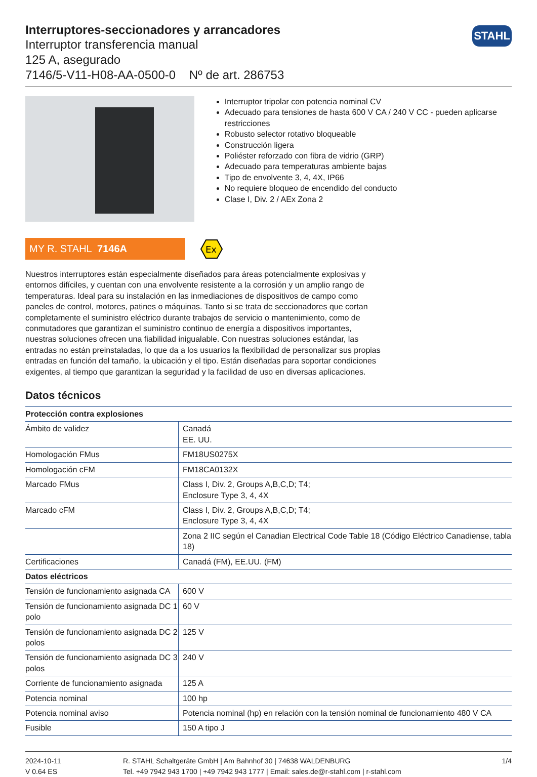STAHL
Interruptores-seccionadores y arrancadores
Interruptor transferencia manual
125 A, asegurado
7146/5-V11-H08-AA-0500-0 Nº de art. 286753
Interruptor tripolar con potencia nominal CV
Adecuado para tensiones de hasta 600 V CA / 240 V CC - pueden aplicarse restricciones
Robusto selector rotativo bloqueable
Construcción ligera
Poliéster reforzado con fibra de vidrio (GRP)
Adecuado para temperaturas ambiente bajas
Tipo de envolvente 3, 4, 4X, IP66
No requiere bloqueo de encendido del conducto
Clase I, Div. 2 / AEx Zona 2
MY R. STAHL 7146A
Ex
Nuestros interruptores están especialmente diseñados para áreas potencialmente explosivas y entornos difíciles, y cuentan con una envolvente resistente a la corrosión y un amplio rango de temperaturas. Ideal para su instalación en las inmediaciones de dispositivos de campo como paneles de control, motores, patines o máquinas. Tanto si se trata de seccionadores que cortan completamente el suministro eléctrico durante trabajos de servicio o mantenimiento, como de conmutadores que garantizan el suministro continuo de energía a dispositivos importantes, nuestras soluciones ofrecen una fiabilidad inigualable. Con nuestras soluciones estándar, las entradas no están preinstaladas, lo que da a los usuarios la flexibilidad de personalizar sus propias entradas en función del tamaño, la ubicación y el tipo. Están diseñadas para soportar condiciones exigentes, al tiempo que garantizan la seguridad y la facilidad de uso en diversas aplicaciones.
Datos técnicos
| Protección contra explosiones | |
| --- | --- |
| Ámbito de validez | Canadá EE. UU. |
| Homologación FMus | FM18US0275X |
| Homologación cFM | FM18CA0132X |
| Marcado FMus | Class I, Div. 2, Groups A,B,C,D; T4; Enclosure Type 3, 4, 4X |
| Marcado cFM | Class I, Div. 2, Groups A,B,C,D; T4; Enclosure Type 3, 4, 4X |
| | Zona 2 IIC según el Canadian Electrical Code Table 18 (Código Eléctrico Canadiense, tabla 18) |
| Certificaciones | Canadá (FM), EE.UU. (FM) |
| Datos eléctricos | |
| Tensión de funcionamiento asignada CA | 600 V |
| Tensión de funcionamiento asignada DC 1 polo | 60 V |
| Tensión de funcionamiento asignada DC 2 polos | 125 V |
| Tensión de funcionamiento asignada DC 3 polos | 240 V |
| Corriente de funcionamiento asignada | 125 A |
| Potencia nominal | 100 hp |
| Potencia nominal aviso | Potencia nominal (hp) en relación con la tensión nominal de funcionamiento 480 V CA |
| Fusible | 150 A tipo J |
2024-10-11
V 0.64 ES
R. STAHL Schaltgeräte GmbH | Am Bahnhof 30 | 74638 WALDENBURG
Tel. +49 7942 943 1700 | +49 7942 943 1777 | Email: sales.de@r-stahl.com | r-stahl.com
1/4